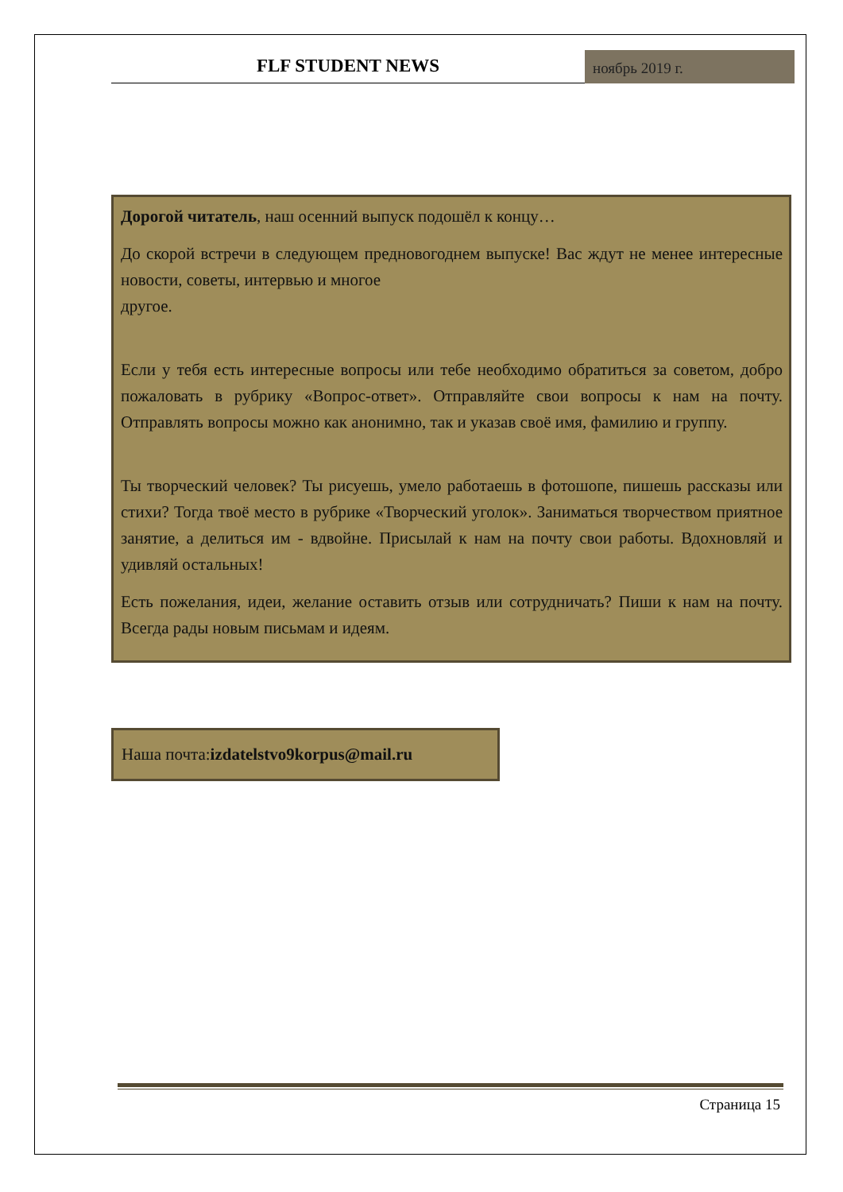FLF STUDENT NEWS
ноябрь 2019 г.
Дорогой читатель, наш осенний выпуск подошёл к концу…
До скорой встречи в следующем предновогоднем выпуске! Вас ждут не менее интересные новости, советы, интервью и многое
другое.
Если у тебя есть интересные вопросы или тебе необходимо обратиться за советом, добро пожаловать в рубрику «Вопрос-ответ». Отправляйте свои вопросы к нам на почту. Отправлять вопросы можно как анонимно, так и указав своё имя, фамилию и группу.
Ты творческий человек? Ты рисуешь, умело работаешь в фотошопе, пишешь рассказы или стихи? Тогда твоё место в рубрике «Творческий уголок». Заниматься творчеством приятное занятие, а делиться им - вдвойне. Присылай к нам на почту свои работы. Вдохновляй и удивляй остальных!
Есть пожелания, идеи, желание оставить отзыв или сотрудничать? Пиши к нам на почту. Всегда рады новым письмам и идеям.
Наша почта:izdatelstvo9korpus@mail.ru
Страница 15